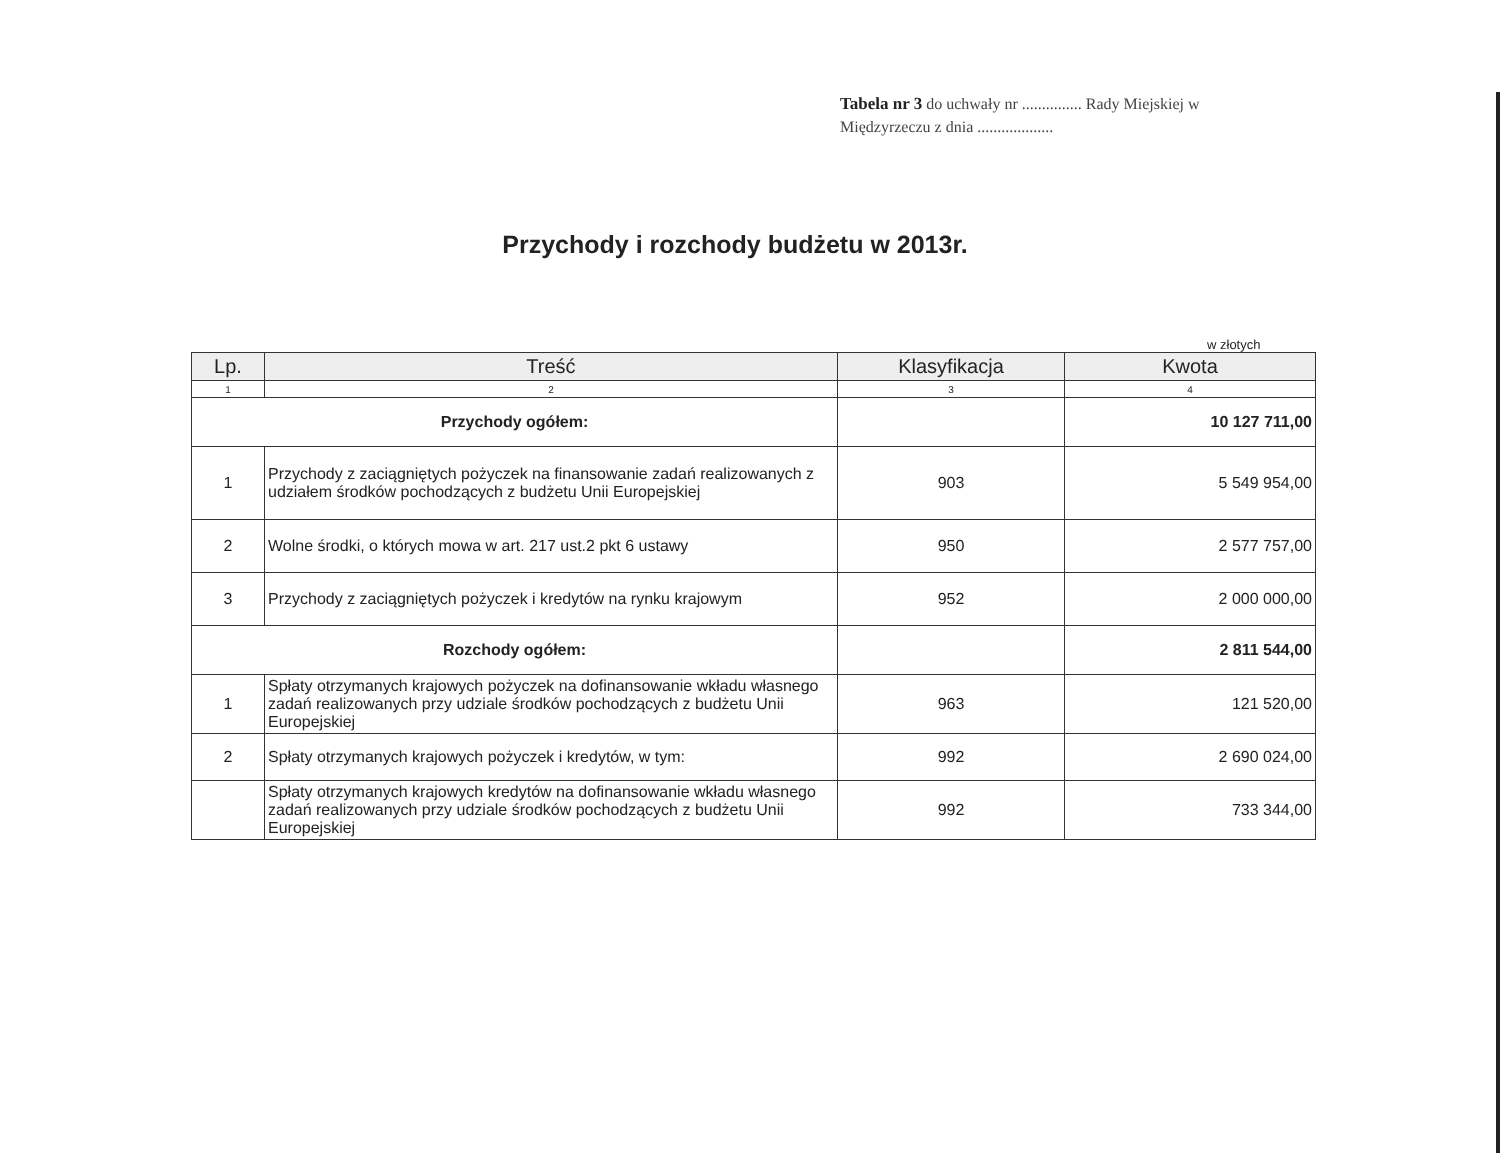Tabela nr 3 do uchwały nr ............... Rady Miejskiej w Międzyrzeczu z dnia ...................
Przychody i rozchody budżetu w 2013r.
w złotych
| Lp. | Treść | Klasyfikacja | Kwota |
| --- | --- | --- | --- |
| 1 | 2 | 3 | 4 |
| Przychody ogółem: | | | 10 127 711,00 |
| 1 | Przychody z zaciągniętych pożyczek na finansowanie zadań realizowanych z udziałem środków pochodzących z budżetu Unii Europejskiej | 903 | 5 549 954,00 |
| 2 | Wolne środki, o których mowa w art. 217 ust.2 pkt 6 ustawy | 950 | 2 577 757,00 |
| 3 | Przychody z zaciągniętych pożyczek i kredytów na rynku krajowym | 952 | 2 000 000,00 |
| Rozchody ogółem: | | | 2 811 544,00 |
| 1 | Spłaty otrzymanych krajowych pożyczek na dofinansowanie wkładu własnego zadań realizowanych przy udziale środków pochodzących z budżetu Unii Europejskiej | 963 | 121 520,00 |
| 2 | Spłaty otrzymanych krajowych pożyczek i kredytów, w tym: | 992 | 2 690 024,00 |
| | Spłaty otrzymanych krajowych kredytów na dofinansowanie wkładu własnego zadań realizowanych przy udziale środków pochodzących z budżetu Unii Europejskiej | 992 | 733 344,00 |